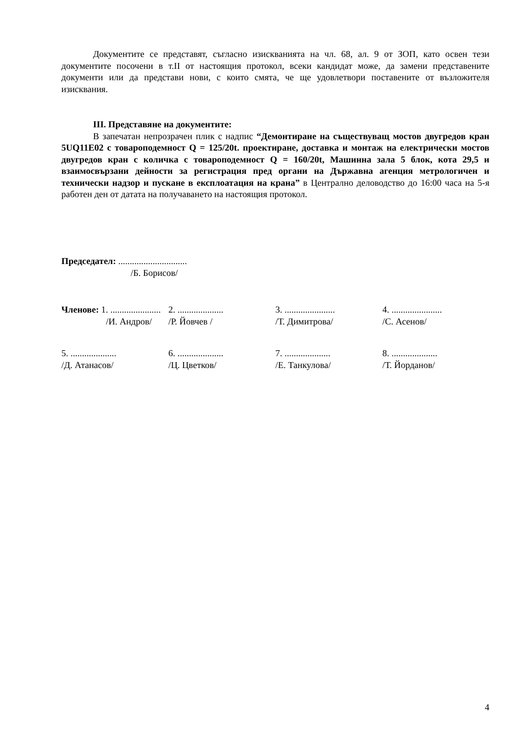Документите се представят, съгласно изискванията на чл. 68, ал. 9 от ЗОП, като освен тези документите посочени в т.II от настоящия протокол, всеки кандидат може, да замени представените документи или да представи нови, с които смята, че ще удовлетвори поставените от възложителя изисквания.
III. Представяне на документите:
В запечатан непрозрачен плик с надпис “Демонтиране на съществуващ мостов двугредов кран 5UQ11E02 с товароподемност Q = 125/20t. проектиране, доставка и монтаж на електрически мостов двугредов кран с количка с товароподемност Q = 160/20t, Машинна зала 5 блок, кота 29,5 и взаимосвързани дейности за регистрация пред органи на Държавна агенция метрологичен и технически надзор и пускане в експлоатация на крана” в Централно деловодство до 16:00 часа на 5-я работен ден от датата на получаването на настоящия протокол.
Председател: ..............................
/Б. Борисов/
Членове: 1. ......................
/И. Андров/
2. ....................
/Р. Йовчев /
3. ......................
/Т. Димитрова/
4. ......................
/С. Асенов/
5. ....................
/Д. Атанасов/
6. ....................
/Ц. Цветков/
7. ....................
/Е. Танкулова/
8. ....................
/Т. Йорданов/
4